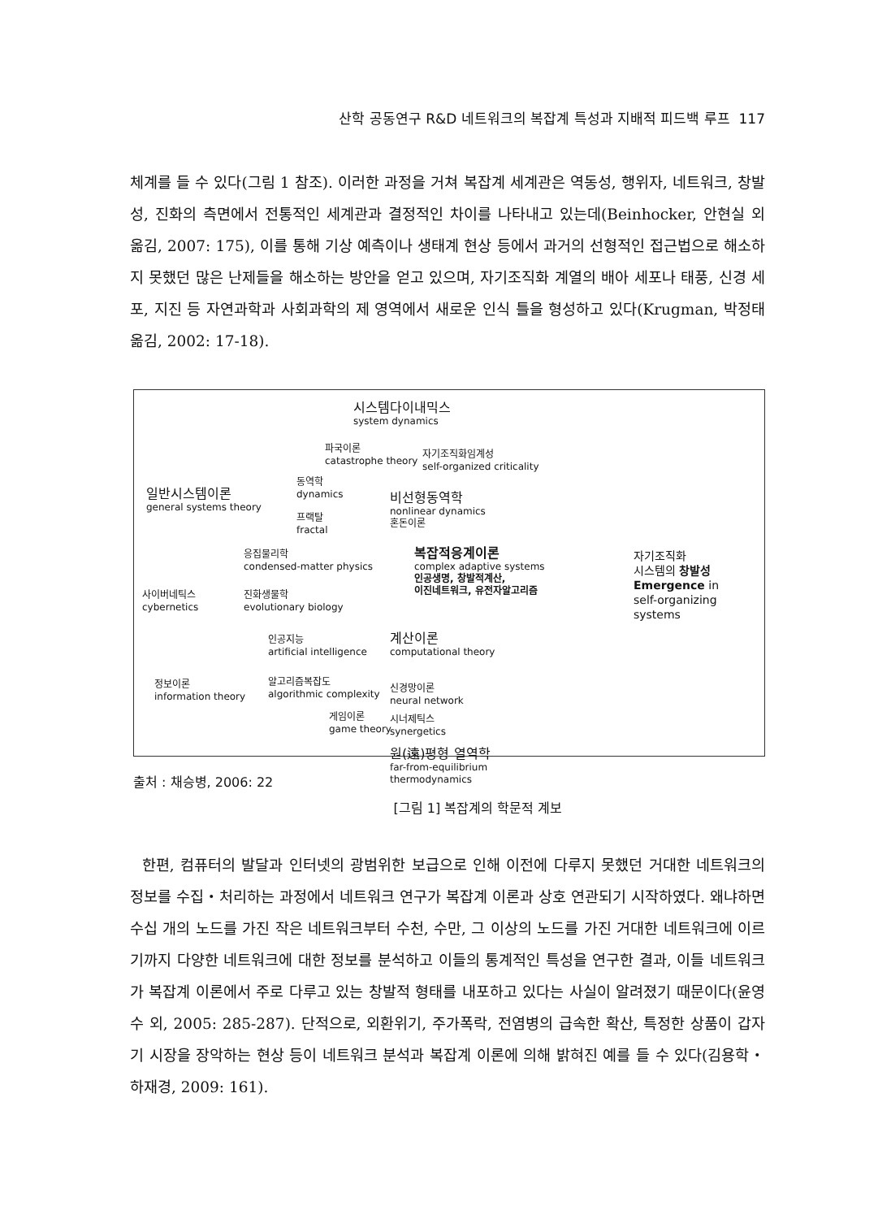산학 공동연구 R&D 네트워크의 복잡계 특성과 지배적 피드백 루프 117
체계를 들 수 있다(그림 1 참조). 이러한 과정을 거쳐 복잡계 세계관은 역동성, 행위자, 네트워크, 창발성, 진화의 측면에서 전통적인 세계관과 결정적인 차이를 나타내고 있는데(Beinhocker, 안현실 외 옮김, 2007: 175), 이를 통해 기상 예측이나 생태계 현상 등에서 과거의 선형적인 접근법으로 해소하지 못했던 많은 난제들을 해소하는 방안을 얻고 있으며, 자기조직화 계열의 배아 세포나 태풍, 신경 세포, 지진 등 자연과학과 사회과학의 제 영역에서 새로운 인식 틀을 형성하고 있다(Krugman, 박정태 옮김, 2002: 17-18).
시스템다이내믹스
system dynamics
파국이론
catastrophe theory
자기조직화임계성
self-organized criticality
동역학
dynamics
일반시스템이론
general systems theory
비선형동역학
nonlinear dynamics
혼돈이론
프랙탈
fractal
응집물리학
condensed-matter physics
복잡적응계이론
complex adaptive systems
인공생명, 창발적계산,
이진네트워크, 유전자알고리즘
자기조직화
시스템의 창발성
Emergence in
self-organizing systems
사이버네틱스
cybernetics
진화생물학
evolutionary biology
인공지능
artificial intelligence
계산이론
computational theory
정보이론
information theory
알고리즘복잡도
algorithmic complexity
신경망이론
neural network
게임이론
game theory
시너제틱스
synergetics
원(遠)평형 열역학
far-from-equilibrium
thermodynamics
출처 : 채승병, 2006: 22
[그림 1] 복잡계의 학문적 계보
한편, 컴퓨터의 발달과 인터넷의 광범위한 보급으로 인해 이전에 다루지 못했던 거대한 네트워크의 정보를 수집・처리하는 과정에서 네트워크 연구가 복잡계 이론과 상호 연관되기 시작하였다. 왜냐하면 수십 개의 노드를 가진 작은 네트워크부터 수천, 수만, 그 이상의 노드를 가진 거대한 네트워크에 이르기까지 다양한 네트워크에 대한 정보를 분석하고 이들의 통계적인 특성을 연구한 결과, 이들 네트워크가 복잡계 이론에서 주로 다루고 있는 창발적 형태를 내포하고 있다는 사실이 알려졌기 때문이다(윤영수 외, 2005: 285-287). 단적으로, 외환위기, 주가폭락, 전염병의 급속한 확산, 특정한 상품이 갑자기 시장을 장악하는 현상 등이 네트워크 분석과 복잡계 이론에 의해 밝혀진 예를 들 수 있다(김용학・하재경, 2009: 161).